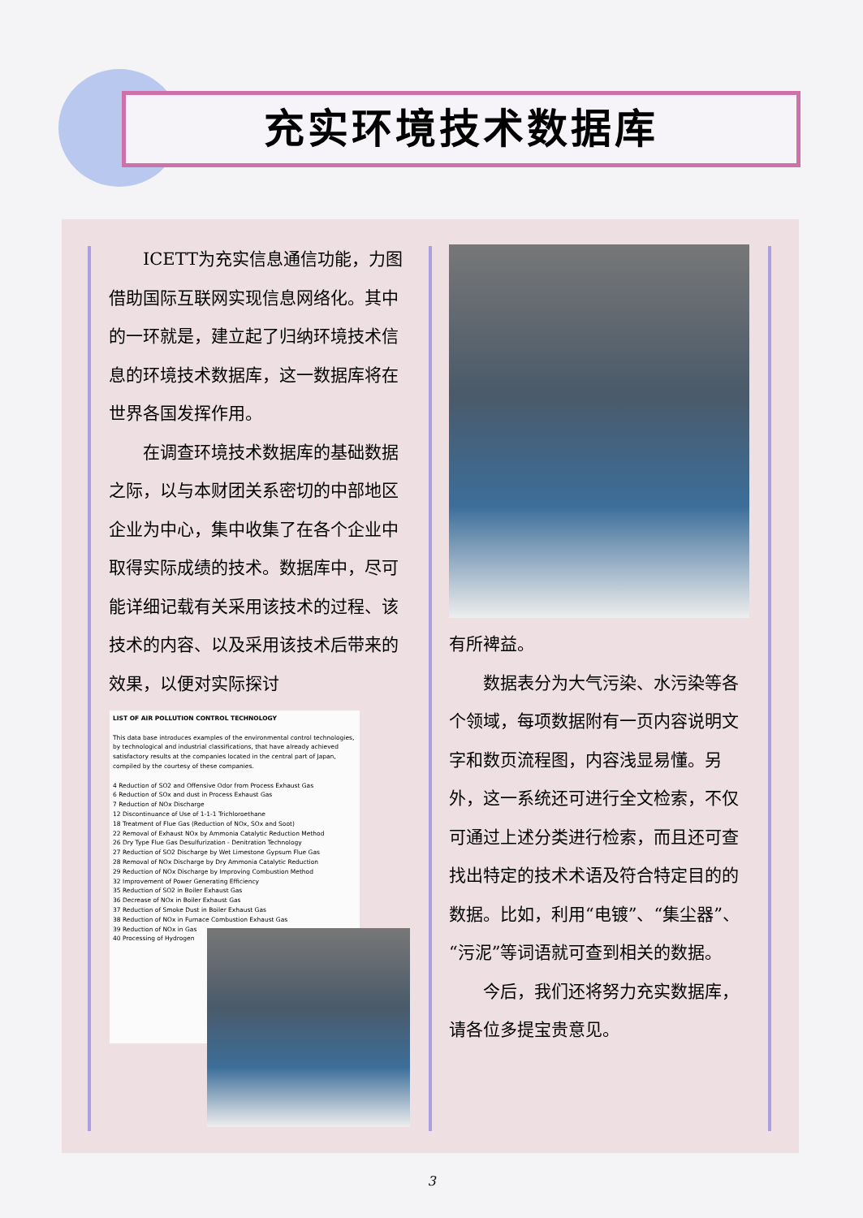充实环境技术数据库
ICETT为充实信息通信功能，力图借助国际互联网实现信息网络化。其中的一环就是，建立起了归纳环境技术信息的环境技术数据库，这一数据库将在世界各国发挥作用。
在调查环境技术数据库的基础数据之际，以与本财团关系密切的中部地区企业为中心，集中收集了在各个企业中取得实际成绩的技术。数据库中，尽可能详细记载有关采用该技术的过程、该技术的内容、以及采用该技术后带来的效果，以便对实际探讨
LIST OF AIR POLLUTION CONTROL TECHNOLOGY
This data base introduces examples of the environmental control technologies, by technological and industrial classifications, that have already achieved satisfactory results at the companies located in the central part of Japan, compiled by the courtesy of these companies.
4 Reduction of SO2 and Offensive Odor from Process Exhaust Gas
6 Reduction of SOx and dust in Process Exhaust Gas
7 Reduction of NOx Discharge
12 Discontinuance of Use of 1-1-1 Trichloroethane
18 Treatment of Flue Gas (Reduction of NOx, SOx and Soot)
22 Removal of Exhaust NOx by Ammonia Catalytic Reduction Method
26 Dry Type Flue Gas Desulfurization - Denitration Technology
27 Reduction of SO2 Discharge by Wet Limestone Gypsum Flue Gas
28 Removal of NOx Discharge by Dry Ammonia Catalytic Reduction
29 Reduction of NOx Discharge by Improving Combustion Method
32 Improvement of Power Generating Efficiency
35 Reduction of SO2 in Boiler Exhaust Gas
36 Decrease of NOx in Boiler Exhaust Gas
37 Reduction of Smoke Dust in Boiler Exhaust Gas
38 Reduction of NOx in Furnace Combustion Exhaust Gas
39 Reduction of NOx in Gas
40 Processing of Hydrogen
有所裨益。
数据表分为大气污染、水污染等各个领域，每项数据附有一页内容说明文字和数页流程图，内容浅显易懂。另外，这一系统还可进行全文检索，不仅可通过上述分类进行检索，而且还可查找出特定的技术术语及符合特定目的的数据。比如，利用“电镀”、“集尘器”、“污泥”等词语就可查到相关的数据。
今后，我们还将努力充实数据库，请各位多提宝贵意见。
3